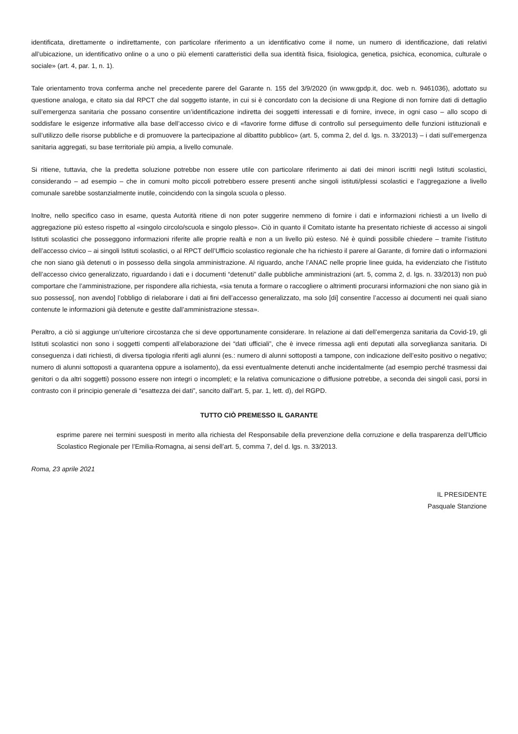identificata, direttamente o indirettamente, con particolare riferimento a un identificativo come il nome, un numero di identificazione, dati relativi all’ubicazione, un identificativo online o a uno o più elementi caratteristici della sua identità fisica, fisiologica, genetica, psichica, economica, culturale o sociale» (art. 4, par. 1, n. 1).
Tale orientamento trova conferma anche nel precedente parere del Garante n. 155 del 3/9/2020 (in www.gpdp.it, doc. web n. 9461036), adottato su questione analoga, e citato sia dal RPCT che dal soggetto istante, in cui si è concordato con la decisione di una Regione di non fornire dati di dettaglio sull’emergenza sanitaria che possano consentire un’identificazione indiretta dei soggetti interessati e di fornire, invece, in ogni caso – allo scopo di soddisfare le esigenze informative alla base dell’accesso civico e di «favorire forme diffuse di controllo sul perseguimento delle funzioni istituzionali e sull’utilizzo delle risorse pubbliche e di promuovere la partecipazione al dibattito pubblico» (art. 5, comma 2, del d. lgs. n. 33/2013) – i dati sull’emergenza sanitaria aggregati, su base territoriale più ampia, a livello comunale.
Si ritiene, tuttavia, che la predetta soluzione potrebbe non essere utile con particolare riferimento ai dati dei minori iscritti negli Istituti scolastici, considerando – ad esempio – che in comuni molto piccoli potrebbero essere presenti anche singoli istituti/plessi scolastici e l’aggregazione a livello comunale sarebbe sostanzialmente inutile, coincidendo con la singola scuola o plesso.
Inoltre, nello specifico caso in esame, questa Autorità ritiene di non poter suggerire nemmeno di fornire i dati e informazioni richiesti a un livello di aggregazione più esteso rispetto al «singolo circolo/scuola e singolo plesso». Ciò in quanto il Comitato istante ha presentato richieste di accesso ai singoli Istituti scolastici che posseggono informazioni riferite alle proprie realtà e non a un livello più esteso. Né è quindi possibile chiedere – tramite l’istituto dell’accesso civico – ai singoli Istituti scolastici, o al RPCT dell’Ufficio scolastico regionale che ha richiesto il parere al Garante, di fornire dati o informazioni che non siano già detenuti o in possesso della singola amministrazione. Al riguardo, anche l’ANAC nelle proprie linee guida, ha evidenziato che l’istituto dell’accesso civico generalizzato, riguardando i dati e i documenti “detenuti” dalle pubbliche amministrazioni (art. 5, comma 2, d. lgs. n. 33/2013) non può comportare che l’amministrazione, per rispondere alla richiesta, «sia tenuta a formare o raccogliere o altrimenti procurarsi informazioni che non siano già in suo possesso[, non avendo] l’obbligo di rielaborare i dati ai fini dell’accesso generalizzato, ma solo [di] consentire l’accesso ai documenti nei quali siano contenute le informazioni già detenute e gestite dall’amministrazione stessa».
Peraltro, a ciò si aggiunge un’ulteriore circostanza che si deve opportunamente considerare. In relazione ai dati dell’emergenza sanitaria da Covid-19, gli Istituti scolastici non sono i soggetti compenti all’elaborazione dei “dati ufficiali”, che è invece rimessa agli enti deputati alla sorveglianza sanitaria. Di conseguenza i dati richiesti, di diversa tipologia riferiti agli alunni (es.: numero di alunni sottoposti a tampone, con indicazione dell’esito positivo o negativo; numero di alunni sottoposti a quarantena oppure a isolamento), da essi eventualmente detenuti anche incidentalmente (ad esempio perché trasmessi dai genitori o da altri soggetti) possono essere non integri o incompleti; e la relativa comunicazione o diffusione potrebbe, a seconda dei singoli casi, porsi in contrasto con il principio generale di “esattezza dei dati”, sancito dall’art. 5, par. 1, lett. d), del RGPD.
TUTTO CIÒ PREMESSO IL GARANTE
esprime parere nei termini suesposti in merito alla richiesta del Responsabile della prevenzione della corruzione e della trasparenza dell’Ufficio Scolastico Regionale per l’Emilia-Romagna, ai sensi dell’art. 5, comma 7, del d. lgs. n. 33/2013.
Roma, 23 aprile 2021
IL PRESIDENTE
Pasquale Stanzione